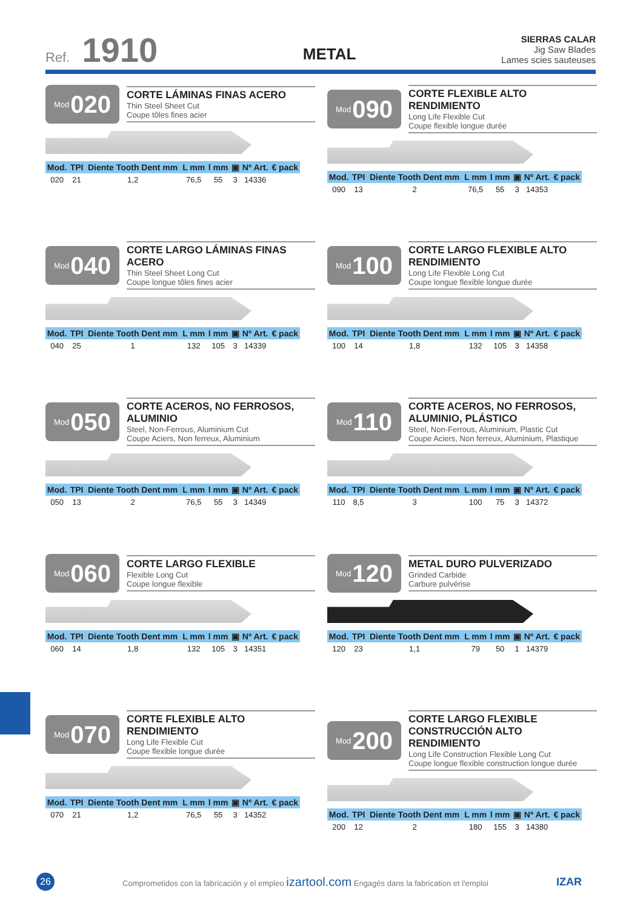Ref. 1910
METAL
SIERRAS CALAR
Jig Saw Blades
Lames scies sauteuses
Mod 020
CORTE LÁMINAS FINAS ACERO
Thin Steel Sheet Cut
Coupe tôles fines acier
| Mod. | TPI | Diente Tooth Dent mm | L mm | l mm | ▣ | Nº Art. | € pack |
| --- | --- | --- | --- | --- | --- | --- | --- |
| 020 | 21 | 1,2 | 76,5 | 55 | 3 | 14336 | |
Mod 090
CORTE FLEXIBLE ALTO RENDIMIENTO
Long Life Flexible Cut
Coupe flexible longue durée
| Mod. | TPI | Diente Tooth Dent mm | L mm | l mm | ▣ | Nº Art. | € pack |
| --- | --- | --- | --- | --- | --- | --- | --- |
| 090 | 13 | 2 | 76,5 | 55 | 3 | 14353 | |
Mod 040
CORTE LARGO LÁMINAS FINAS ACERO
Thin Steel Sheet Long Cut
Coupe longue tôles fines acier
| Mod. | TPI | Diente Tooth Dent mm | L mm | l mm | ▣ | Nº Art. | € pack |
| --- | --- | --- | --- | --- | --- | --- | --- |
| 040 | 25 | 1 | 132 | 105 | 3 | 14339 | |
Mod 100
CORTE LARGO FLEXIBLE ALTO RENDIMIENTO
Long Life Flexible Long Cut
Coupe longue flexible longue durée
| Mod. | TPI | Diente Tooth Dent mm | L mm | l mm | ▣ | Nº Art. | € pack |
| --- | --- | --- | --- | --- | --- | --- | --- |
| 100 | 14 | 1,8 | 132 | 105 | 3 | 14358 | |
Mod 050
CORTE ACEROS, NO FERROSOS, ALUMINIO
Steel, Non-Ferrous, Aluminium Cut
Coupe Aciers, Non ferreux, Aluminium
| Mod. | TPI | Diente Tooth Dent mm | L mm | l mm | ▣ | Nº Art. | € pack |
| --- | --- | --- | --- | --- | --- | --- | --- |
| 050 | 13 | 2 | 76,5 | 55 | 3 | 14349 | |
Mod 110
CORTE ACEROS, NO FERROSOS, ALUMINIO, PLÁSTICO
Steel, Non-Ferrous, Aluminium, Plastic Cut
Coupe Aciers, Non ferreux, Aluminium, Plastique
| Mod. | TPI | Diente Tooth Dent mm | L mm | l mm | ▣ | Nº Art. | € pack |
| --- | --- | --- | --- | --- | --- | --- | --- |
| 110 | 8,5 | 3 | 100 | 75 | 3 | 14372 | |
Mod 060
CORTE LARGO FLEXIBLE
Flexible Long Cut
Coupe longue flexible
| Mod. | TPI | Diente Tooth Dent mm | L mm | l mm | ▣ | Nº Art. | € pack |
| --- | --- | --- | --- | --- | --- | --- | --- |
| 060 | 14 | 1,8 | 132 | 105 | 3 | 14351 | |
Mod 120
METAL DURO PULVERIZADO
Grinded Carbide
Carbure pulvérise
| Mod. | TPI | Diente Tooth Dent mm | L mm | l mm | ▣ | Nº Art. | € pack |
| --- | --- | --- | --- | --- | --- | --- | --- |
| 120 | 23 | 1,1 | 79 | 50 | 1 | 14379 | |
Mod 070
CORTE FLEXIBLE ALTO RENDIMIENTO
Long Life Flexible Cut
Coupe flexible longue durée
| Mod. | TPI | Diente Tooth Dent mm | L mm | l mm | ▣ | Nº Art. | € pack |
| --- | --- | --- | --- | --- | --- | --- | --- |
| 070 | 21 | 1,2 | 76,5 | 55 | 3 | 14352 | |
Mod 200
CORTE LARGO FLEXIBLE CONSTRUCCIÓN ALTO RENDIMIENTO
Long Life Construction Flexible Long Cut
Coupe longue flexible construction longue durée
| Mod. | TPI | Diente Tooth Dent mm | L mm | l mm | ▣ | Nº Art. | € pack |
| --- | --- | --- | --- | --- | --- | --- | --- |
| 200 | 12 | 2 | 180 | 155 | 3 | 14380 | |
26
Comprometidos con la fabricación y el empleo izartool.com Engagés dans la fabrication et l'emploi
IZAR